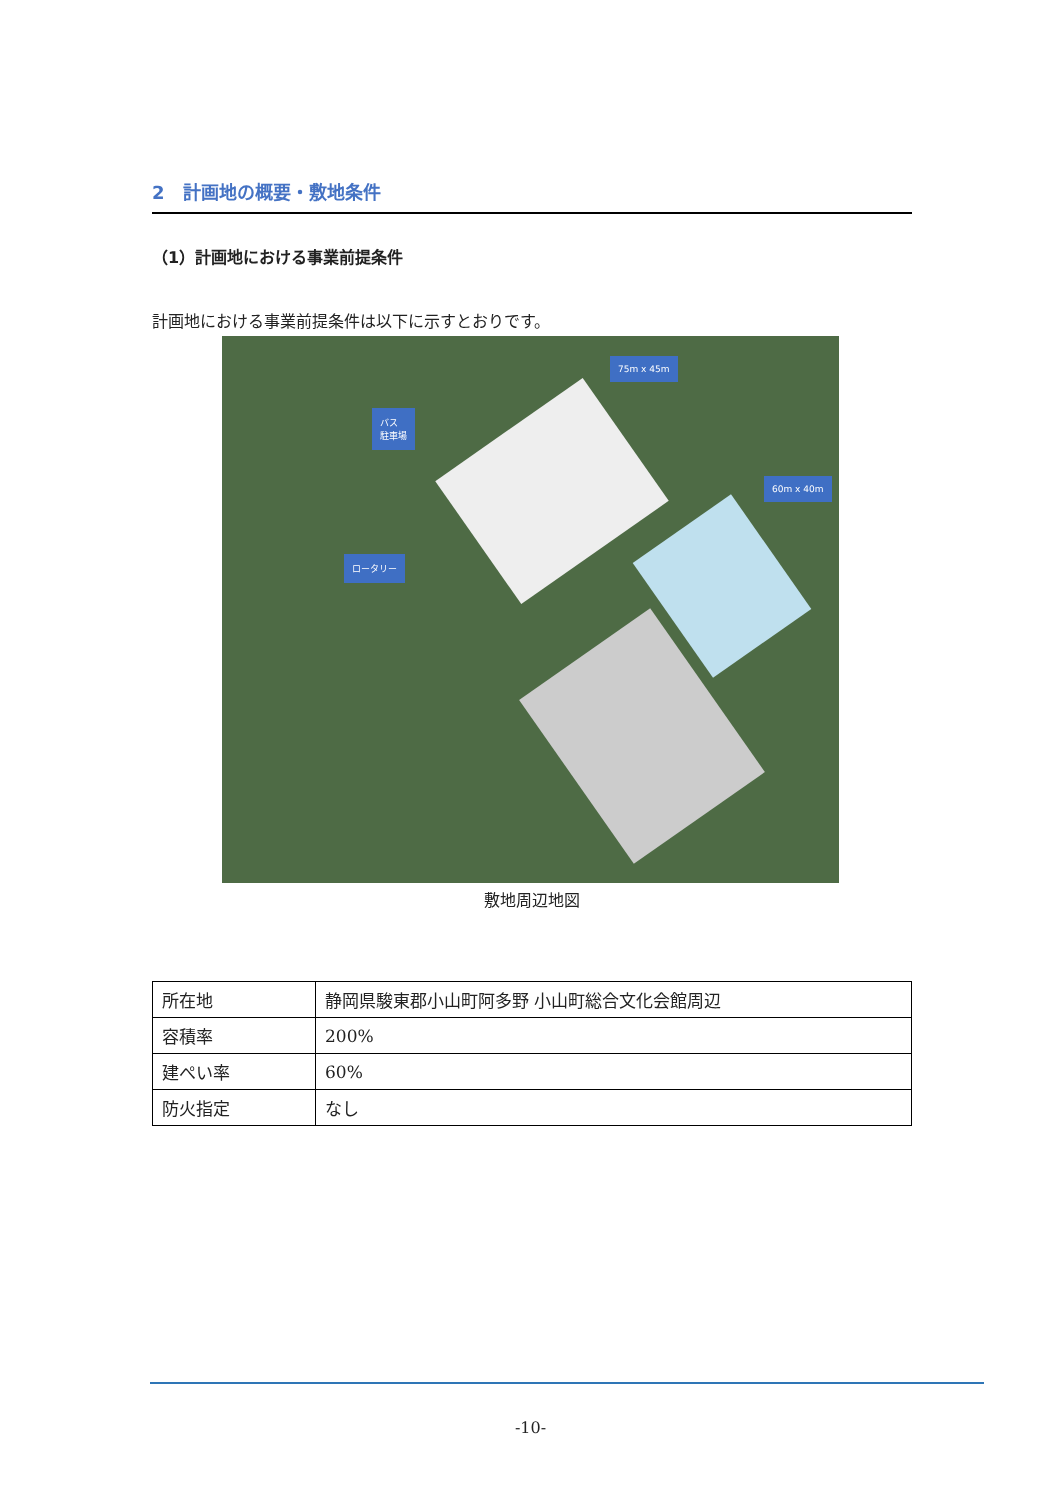2　計画地の概要・敷地条件
（1）計画地における事業前提条件
計画地における事業前提条件は以下に示すとおりです。
75m x 45m
バス
駐車場
60m x 40m
ロータリー
敷地周辺地図
| 所在地 | 静岡県駿東郡小山町阿多野 小山町総合文化会館周辺 |
| 容積率 | 200% |
| 建ぺい率 | 60% |
| 防火指定 | なし |
-10-